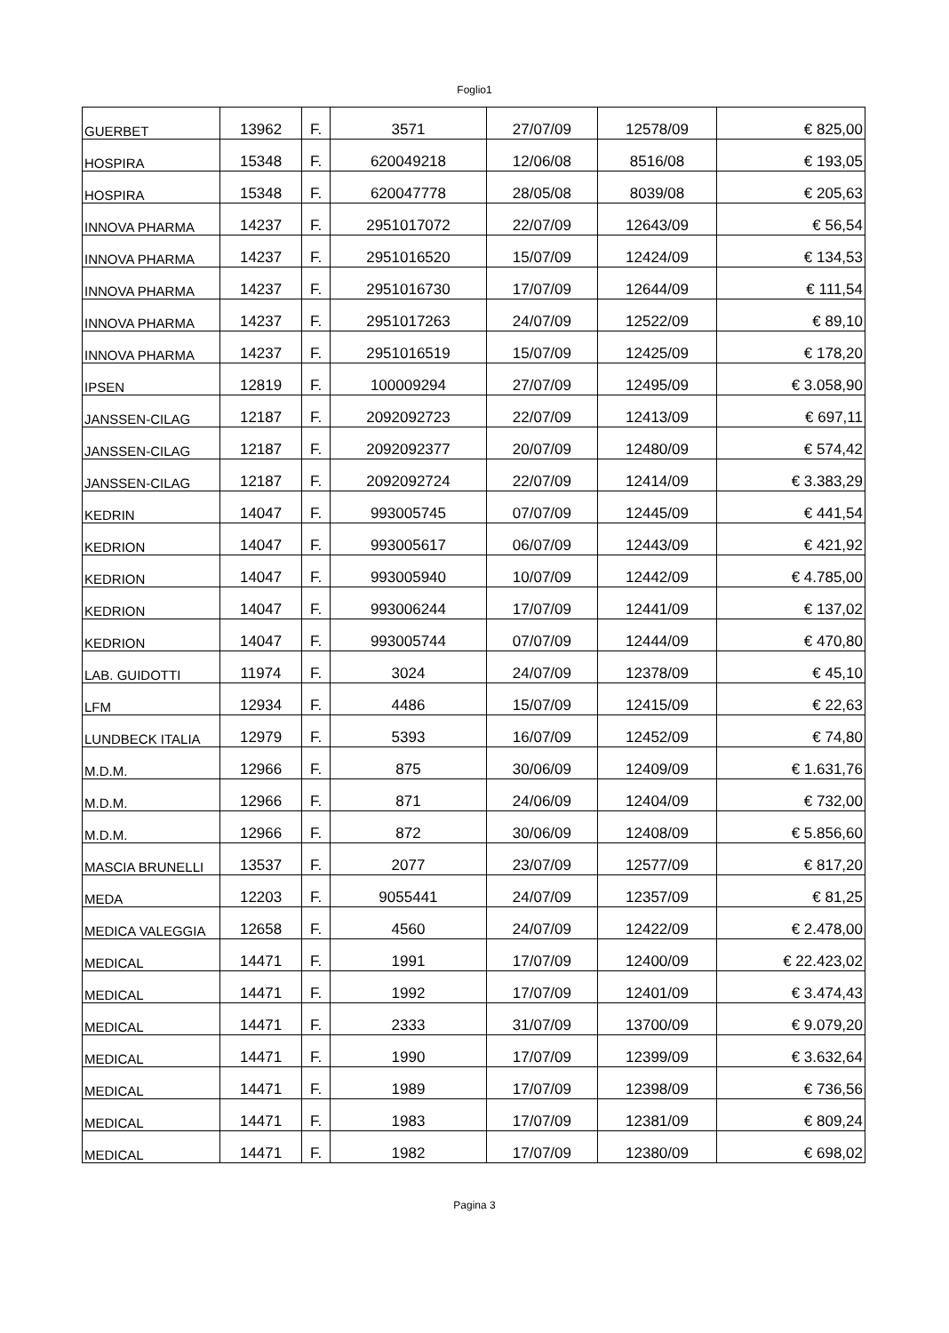Foglio1
| GUERBET | 13962 | F. | 3571 | 27/07/09 | 12578/09 | € 825,00 |
| HOSPIRA | 15348 | F. | 620049218 | 12/06/08 | 8516/08 | € 193,05 |
| HOSPIRA | 15348 | F. | 620047778 | 28/05/08 | 8039/08 | € 205,63 |
| INNOVA PHARMA | 14237 | F. | 2951017072 | 22/07/09 | 12643/09 | € 56,54 |
| INNOVA PHARMA | 14237 | F. | 2951016520 | 15/07/09 | 12424/09 | € 134,53 |
| INNOVA PHARMA | 14237 | F. | 2951016730 | 17/07/09 | 12644/09 | € 111,54 |
| INNOVA PHARMA | 14237 | F. | 2951017263 | 24/07/09 | 12522/09 | € 89,10 |
| INNOVA PHARMA | 14237 | F. | 2951016519 | 15/07/09 | 12425/09 | € 178,20 |
| IPSEN | 12819 | F. | 100009294 | 27/07/09 | 12495/09 | € 3.058,90 |
| JANSSEN-CILAG | 12187 | F. | 2092092723 | 22/07/09 | 12413/09 | € 697,11 |
| JANSSEN-CILAG | 12187 | F. | 2092092377 | 20/07/09 | 12480/09 | € 574,42 |
| JANSSEN-CILAG | 12187 | F. | 2092092724 | 22/07/09 | 12414/09 | € 3.383,29 |
| KEDRIN | 14047 | F. | 993005745 | 07/07/09 | 12445/09 | € 441,54 |
| KEDRION | 14047 | F. | 993005617 | 06/07/09 | 12443/09 | € 421,92 |
| KEDRION | 14047 | F. | 993005940 | 10/07/09 | 12442/09 | € 4.785,00 |
| KEDRION | 14047 | F. | 993006244 | 17/07/09 | 12441/09 | € 137,02 |
| KEDRION | 14047 | F. | 993005744 | 07/07/09 | 12444/09 | € 470,80 |
| LAB. GUIDOTTI | 11974 | F. | 3024 | 24/07/09 | 12378/09 | € 45,10 |
| LFM | 12934 | F. | 4486 | 15/07/09 | 12415/09 | € 22,63 |
| LUNDBECK ITALIA | 12979 | F. | 5393 | 16/07/09 | 12452/09 | € 74,80 |
| M.D.M. | 12966 | F. | 875 | 30/06/09 | 12409/09 | € 1.631,76 |
| M.D.M. | 12966 | F. | 871 | 24/06/09 | 12404/09 | € 732,00 |
| M.D.M. | 12966 | F. | 872 | 30/06/09 | 12408/09 | € 5.856,60 |
| MASCIA BRUNELLI | 13537 | F. | 2077 | 23/07/09 | 12577/09 | € 817,20 |
| MEDA | 12203 | F. | 9055441 | 24/07/09 | 12357/09 | € 81,25 |
| MEDICA VALEGGIA | 12658 | F. | 4560 | 24/07/09 | 12422/09 | € 2.478,00 |
| MEDICAL | 14471 | F. | 1991 | 17/07/09 | 12400/09 | € 22.423,02 |
| MEDICAL | 14471 | F. | 1992 | 17/07/09 | 12401/09 | € 3.474,43 |
| MEDICAL | 14471 | F. | 2333 | 31/07/09 | 13700/09 | € 9.079,20 |
| MEDICAL | 14471 | F. | 1990 | 17/07/09 | 12399/09 | € 3.632,64 |
| MEDICAL | 14471 | F. | 1989 | 17/07/09 | 12398/09 | € 736,56 |
| MEDICAL | 14471 | F. | 1983 | 17/07/09 | 12381/09 | € 809,24 |
| MEDICAL | 14471 | F. | 1982 | 17/07/09 | 12380/09 | € 698,02 |
Pagina 3